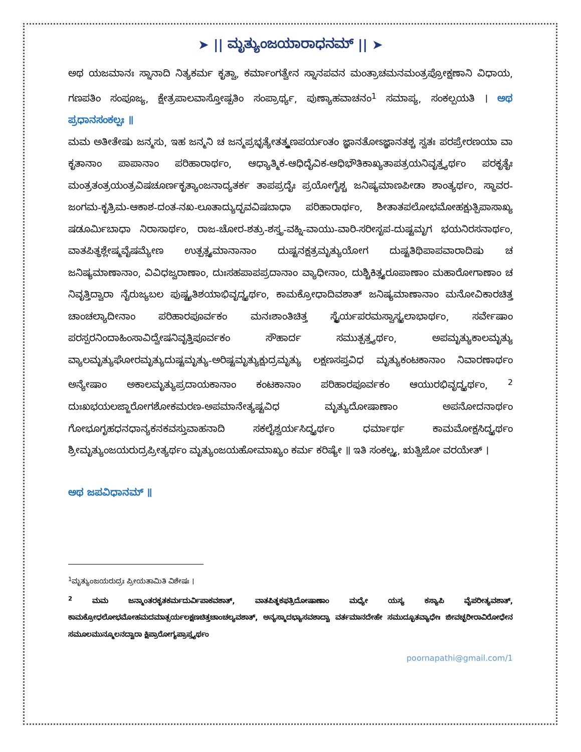➤ || ಮೃತ್ಯುಂಜಯಾರಾಧನಮ್ || ➤
ಅಥ ಯಜಮಾನಃ ಸ್ನಾನಾದಿ ನಿತ್ಯಕರ್ಮ ಕೃತ್ವಾ, ಕರ್ಮಾಂಗತ್ವೇನ ಸ್ನಾನಪವನ ಮಂತ್ರಾಚಮನಮಂತ್ರಪ್ರೋಕ್ಷಣಾನಿ ವಿಧಾಯ, ಗಣಪತಿಂ ಸಂಪೂಜ್ಯ, ಕ್ಷೇತ್ರಪಾಲವಾಸ್ತೋಷ್ಪತಿಂ ಸಂಪ್ರಾರ್ಥ್ಯ, ಪುಣ್ಯಾಹವಾಚನಂ<sup>1</sup> ಸಮಾಪ್ಯ, ಸಂಕಲ್ಪಯತಿ । ಅಥ ಪ್ರಧಾನಸಂಕಲ್ಪಃ ॥
ಮಮ ಅತೀತೇಷು ಜನ್ಮಸು, ಇಹ ಜನ್ಮನಿ ಚ ಜನ್ಮಪ್ರಭೃತ್ಯೇತತ್ಕ್ಷಣಪರ್ಯಂತಂ ಜ್ಞಾನತೋಽಜ್ಞಾನತಶ್ಚ ಸ್ವತಃ ಪರಪ್ರೇರಣಯಾ ವಾ ಕೃತಾನಾಂ ಪಾಪಾನಾಂ ಪರಿಹಾರಾರ್ಥಂ, ಆಧ್ಯಾತ್ಮಿಕ-ಆಧಿದೈವಿಕ-ಆಧಿಭೌತಿಕಾಖ್ಯತಾಪತ್ರಯನಿವೃತ್ತ್ಯರ್ಥಂ ಪರಕೃತೈಃ ಮಂತ್ರತಂತ್ರಯಂತ್ರವಿಷಚೂರ್ಣಕೃತ್ಯಾಂಜನಾದ್ಯತರ್ಕ ತಾಪಪ್ರದೈಃ ಪ್ರಯೋಗೈಶ್ಚ ಜನಿಷ್ಯಮಾಣಪೀಡಾ ಶಾಂತ್ಯರ್ಥಂ, ಸ್ಥಾವರ-ಜಂಗಮ-ಕೃತ್ರಿಮ-ಆಕಾಶ-ದಂತ-ನಖ-ಲೂತಾದ್ಯುದ್ಭವವಿಷಬಾಧಾ ಪರಿಹಾರಾರ್ಥಂ, ಶೀತಾತಪಲೋಭಮೋಹಕ್ಷುತ್ಪಿಪಾಸಾಖ್ಯ ಷಡೂರ್ಮಿಬಾಧಾ ನಿರಾಸಾರ್ಥಂ, ರಾಜ-ಚೋರ-ಶತ್ರು-ಶಸ್ತ್ರ-ವಹ್ನಿ-ವಾಯು-ವಾರಿ-ಸರೀಸೃಪ-ದುಷ್ಟಮೃಗ ಭಯನಿರಸನಾರ್ಥಂ, ವಾತಪಿತ್ಥಶ್ಲೇಷ್ಮವೈಷಮ್ಯೇಣ ಉತ್ಪತ್ಸ್ಯಮಾನಾನಾಂ ದುಷ್ಟನಕ್ಷತ್ರಮೃತ್ಯುಯೋಗ ದುಷ್ಟತಿಥಿಪಾಪವಾರಾದಿಷು ಚ ಜನಿಷ್ಯಮಾಣಾನಾಂ, ವಿವಿಧಜ್ವರಾಣಾಂ, ದುಃಸಹಪಾಪಪ್ರದಾನಾಂ ವ್ಯಾಧೀನಾಂ, ದುಶ್ಚಿಕಿತ್ಸ್ಯರೂಪಾಣಾಂ ಮಹಾರೋಗಾಣಾಂ ಚ ನಿವೃತ್ತಿದ್ವಾರಾ ನೈರುಜ್ಯಬಲ ಪುಷ್ಟ್ಯತಿಶಯಾಭಿವೃದ್ಧ್ಯರ್ಥಂ, ಕಾಮಕ್ರೋಧಾದಿವಶಾತ್ ಜನಿಷ್ಯಮಾಣಾನಾಂ ಮನೋವಿಕಾರಚಿತ್ತ ಚಾಂಚಲ್ಯಾದೀನಾಂ ಪರಿಹಾರಪೂರ್ವಕಂ ಮನಃಶಾಂತಿಚಿತ್ತ ಸ್ಥೈರ್ಯಪರಮಸ್ವಾಸ್ಥ್ಯಲಾಭಾರ್ಥಂ, ಸರ್ವೇಷಾಂ ಪರಸ್ಪರನಿಂದಾಹಿಂಸಾವಿದ್ವೇಷನಿವೃತ್ತಿಪೂರ್ವಕಂ ಸೌಹಾರ್ದ ಸಮುತ್ಪತ್ತ್ಯರ್ಥಂ, ಅಪಮೃತ್ಯುಕಾಲಮೃತ್ಯು ವ್ಯಾಲಮೃತ್ಯುಘೋರಮೃತ್ಯುದುಷ್ಟಮೃತ್ಯು-ಅರಿಷ್ಟಮೃತ್ಯುಕ್ಷುದ್ರಮೃತ್ಯು ಲಕ್ಷಣಸಪ್ತವಿಧ ಮೃತ್ಯುಕಂಟಕಾನಾಂ ನಿವಾರಣಾರ್ಥಂ ಅನ್ಯೇಷಾಂ ಅಕಾಲಮೃತ್ಯುಪ್ರದಾಯಕಾನಾಂ ಕಂಟಕಾನಾಂ ಪರಿಹಾರಪೂರ್ವಕಂ ಆಯುರಭಿವೃದ್ಧ್ಯರ್ಥಂ, <sup>2</sup> ದುಃಖಭಯಲಜ್ಜಾರೋಗಶೋಕಮರಣ-ಅಪಮಾನೇತ್ಯಷ್ಟವಿಧ ಮೃತ್ಯುದೋಷಾಣಾಂ ಅಪನೋದನಾರ್ಥಂ ಗೋಭೂಗೃಹಧನಧಾನ್ಯಕನಕವಸ್ತುವಾಹನಾದಿ ಸಕಲೈಶ್ವರ್ಯಸಿದ್ಧ್ಯರ್ಥಂ ಧರ್ಮಾರ್ಥ ಕಾಮಮೋಕ್ಷಸಿದ್ಧ್ಯರ್ಥಂ ಶ್ರೀಮೃತ್ಯುಂಜಯರುದ್ರಪ್ರೀತ್ಯರ್ಥಂ ಮೃತ್ಯುಂಜಯಹೋಮಾಖ್ಯಂ ಕರ್ಮ ಕರಿಷ್ಯೇ ॥ ಇತಿ ಸಂಕಲ್ಪ್ಯ, ಋತ್ವಿಜೋ ವರಯೇತ್ ।
ಅಥ ಜಪವಿಧಾನಮ್ ॥
<sup>1</sup> ಮೃತ್ಯುಂಜಯರುದ್ರಃ ಪ್ರೀಯತಾಮಿತಿ ವಿಶೇಷಃ ।
<sup>2</sup> ಮಮ ಜನ್ಮಾಂತರಕೃತಕರ್ಮದುರ್ವಿಪಾಕವಶಾತ್, ವಾತಪಿತ್ಥಕಫತ್ರಿದೋಷಾಣಾಂ ಮಧ್ಯೇ ಯಸ್ಯ ಕಸ್ಯಾಪಿ ವೈಪರೀತ್ಯವಶಾತ್, ಕಾಮಕ್ರೋಧಲೋಭಮೋಹಮದಮಾತ್ಸರ್ಯಲಕ್ಷಣಚಿತ್ತಚಾಂಚಲ್ಯವಶಾತ್, ಅನ್ಯಸ್ಮಾದಭ್ಯಾಸವಶಾದ್ವಾ ವರ್ತಮಾನದೇಹೇ ಸಮುದ್ಭೂತವ್ಯಾಧೇಃ ಜೀವಚ್ಛರೀರಾವಿರೋಧೇನ ಸಮೂಲಮುನ್ಮೂಲನದ್ವಾರಾ ಕ್ಷಿಪ್ರಾರೋಗ್ಯಪ್ರಾಪ್ತ್ಯರ್ಥಂ
poornapathi@gmail.com/1